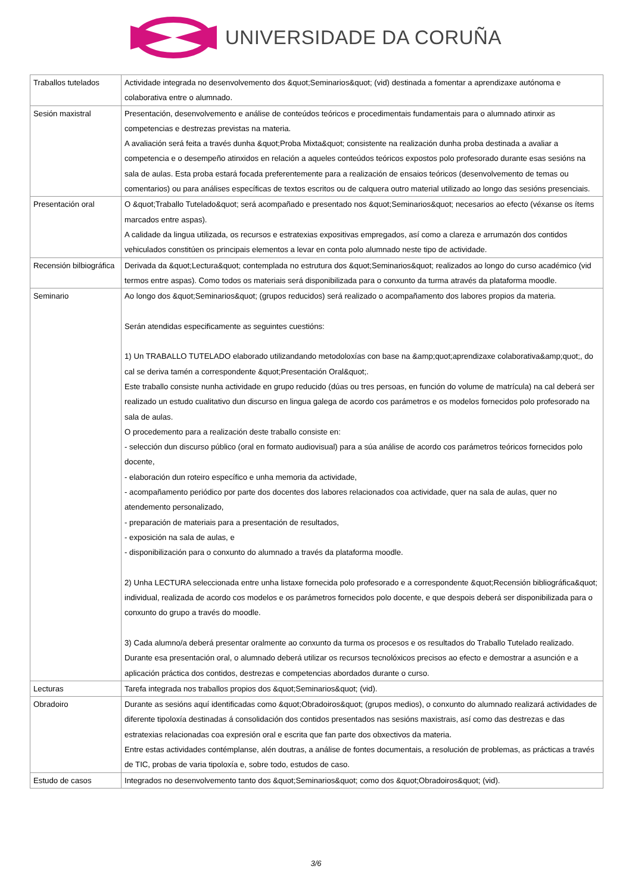UNIVERSIDADE DA CORUÑA
| Traballos tutelados | Actividade integrada no desenvolvemento dos &quot;Seminarios&quot; (vid) destinada a fomentar a aprendizaxe autónoma e colaborativa entre o alumnado. |
| Sesión maxistral | Presentación, desenvolvemento e análise de conteúdos teóricos e procedimentais fundamentais para o alumnado atinxir as competencias e destrezas previstas na materia. A avaliación será feita a través dunha &quot;Proba Mixta&quot; consistente na realización dunha proba destinada a avaliar a competencia e o desempeño atinxidos en relación a aqueles conteúdos teóricos expostos polo profesorado durante esas sesións na sala de aulas. Esta proba estará focada preferentemente para a realización de ensaios teóricos (desenvolvemento de temas ou comentarios) ou para análises específicas de textos escritos ou de calquera outro material utilizado ao longo das sesións presenciais. |
| Presentación oral | O &quot;Traballo Tutelado&quot; será acompañado e presentado nos &quot;Seminarios&quot; necesarios ao efecto (véxanse os ítems marcados entre aspas). A calidade da lingua utilizada, os recursos e estratexias expositivas empregados, así como a clareza e arrumazón dos contidos vehiculados constitúen os principais elementos a levar en conta polo alumnado neste tipo de actividade. |
| Recensión bilbiográfica | Derivada da &quot;Lectura&quot; contemplada no estrutura dos &quot;Seminarios&quot; realizados ao longo do curso académico (vid termos entre aspas). Como todos os materiais será disponibilizada para o conxunto da turma através da plataforma moodle. |
| Seminario | Ao longo dos &quot;Seminarios&quot; (grupos reducidos) será realizado o acompañamento dos labores propios da materia. Serán atendidas especificamente as seguintes cuestións: 1) Un TRABALLO TUTELADO elaborado utilizandando metodoloxías con base na &amp;quot;aprendizaxe colaborativa&amp;quot;, do cal se deriva tamén a correspondente &quot;Presentación Oral&quot;. Este traballo consiste nunha actividade en grupo reducido (dúas ou tres persoas, en función do volume de matrícula) na cal deberá ser realizado un estudo cualitativo dun discurso en lingua galega de acordo cos parámetros e os modelos fornecidos polo profesorado na sala de aulas. O procedemento para a realización deste traballo consiste en: - selección dun discurso público (oral en formato audiovisual) para a súa análise de acordo cos parámetros teóricos fornecidos polo docente, - elaboración dun roteiro específico e unha memoria da actividade, - acompañamento periódico por parte dos docentes dos labores relacionados coa actividade, quer na sala de aulas, quer no atendemento personalizado, - preparación de materiais para a presentación de resultados, - exposición na sala de aulas, e - disponibilización para o conxunto do alumnado a través da plataforma moodle. 2) Unha LECTURA seleccionada entre unha listaxe fornecida polo profesorado e a correspondente &quot;Recensión bibliográfica&quot; individual, realizada de acordo cos modelos e os parámetros fornecidos polo docente, e que despois deberá ser disponibilizada para o conxunto do grupo a través do moodle. 3) Cada alumno/a deberá presentar oralmente ao conxunto da turma os procesos e os resultados do Traballo Tutelado realizado. Durante esa presentación oral, o alumnado deberá utilizar os recursos tecnolóxicos precisos ao efecto e demostrar a asunción e a aplicación práctica dos contidos, destrezas e competencias abordados durante o curso. |
| Lecturas | Tarefa integrada nos traballos propios dos &quot;Seminarios&quot; (vid). |
| Obradoiro | Durante as sesións aquí identificadas como &quot;Obradoiros&quot; (grupos medios), o conxunto do alumnado realizará actividades de diferente tipoloxía destinadas á consolidación dos contidos presentados nas sesións maxistrais, así como das destrezas e das estratexias relacionadas coa expresión oral e escrita que fan parte dos obxectivos da materia. Entre estas actividades contémplanse, alén doutras, a análise de fontes documentais, a resolución de problemas, as prácticas a través de TIC, probas de varia tipoloxía e, sobre todo, estudos de caso. |
| Estudo de casos | Integrados no desenvolvemento tanto dos &quot;Seminarios&quot; como dos &quot;Obradoiros&quot; (vid). |
3/6